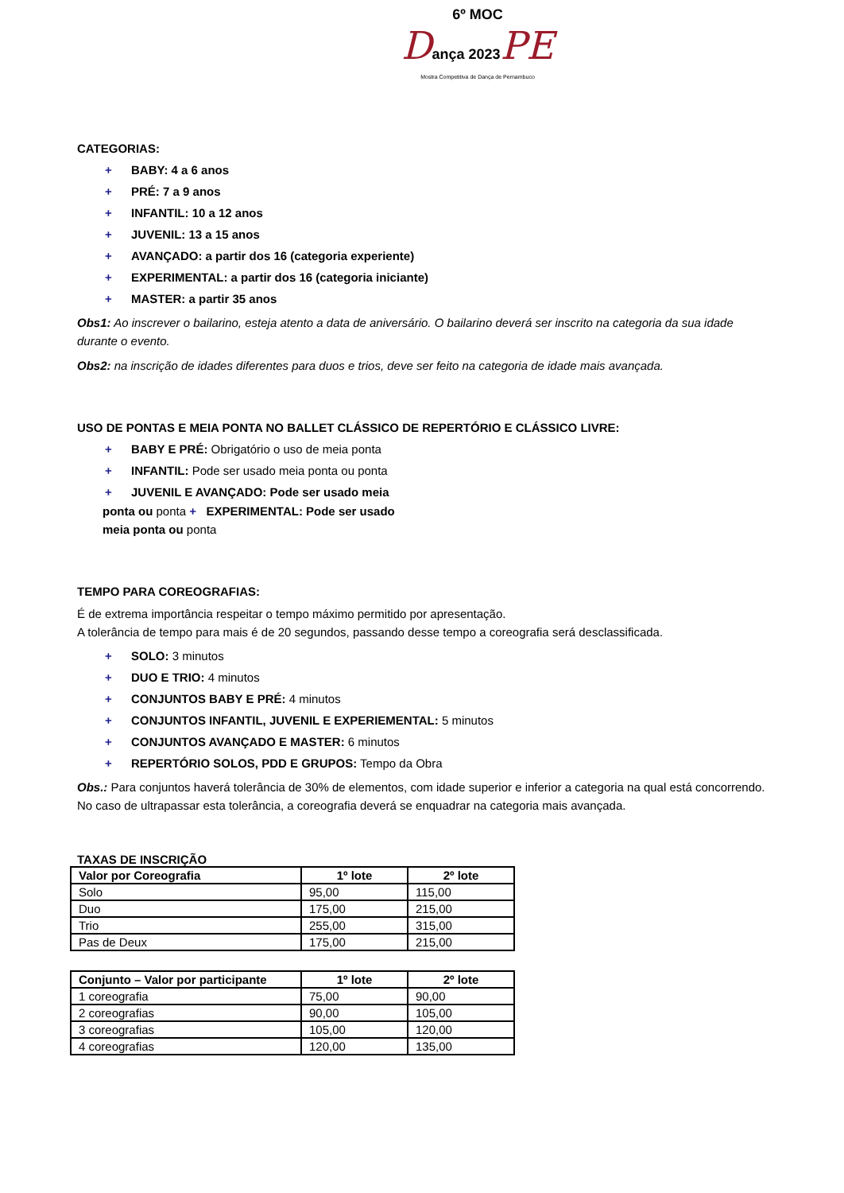6º MOC
Dança 2023 PE
Mostra Competitiva de Dança de Pernambuco
CATEGORIAS:
+ BABY: 4 a 6 anos
+ PRÉ: 7 a 9 anos
+ INFANTIL: 10 a 12 anos
+ JUVENIL: 13 a 15 anos
+ AVANÇADO: a partir dos 16 (categoria experiente)
+ EXPERIMENTAL: a partir dos 16 (categoria iniciante)
+ MASTER: a partir 35 anos
Obs1: Ao inscrever o bailarino, esteja atento a data de aniversário. O bailarino deverá ser inscrito na categoria da sua idade durante o evento.
Obs2: na inscrição de idades diferentes para duos e trios, deve ser feito na categoria de idade mais avançada.
USO DE PONTAS E MEIA PONTA NO BALLET CLÁSSICO DE REPERTÓRIO E CLÁSSICO LIVRE:
+ BABY E PRÉ: Obrigatório o uso de meia ponta
+ INFANTIL: Pode ser usado meia ponta ou ponta
+ JUVENIL E AVANÇADO: Pode ser usado meia
ponta ou ponta + EXPERIMENTAL: Pode ser usado meia ponta ou ponta
TEMPO PARA COREOGRAFIAS:
É de extrema importância respeitar o tempo máximo permitido por apresentação.
A tolerância de tempo para mais é de 20 segundos, passando desse tempo a coreografia será desclassificada.
+ SOLO: 3 minutos
+ DUO E TRIO: 4 minutos
+ CONJUNTOS BABY E PRÉ: 4 minutos
+ CONJUNTOS INFANTIL, JUVENIL E EXPERIEMENTAL: 5 minutos
+ CONJUNTOS AVANÇADO E MASTER: 6 minutos
+ REPERTÓRIO SOLOS, PDD E GRUPOS: Tempo da Obra
Obs.: Para conjuntos haverá tolerância de 30% de elementos, com idade superior e inferior a categoria na qual está concorrendo. No caso de ultrapassar esta tolerância, a coreografia deverá se enquadrar na categoria mais avançada.
TAXAS DE INSCRIÇÃO
| Valor por Coreografia | 1º lote | 2º lote |
| --- | --- | --- |
| Solo | 95,00 | 115,00 |
| Duo | 175,00 | 215,00 |
| Trio | 255,00 | 315,00 |
| Pas de Deux | 175,00 | 215,00 |
| Conjunto – Valor por participante | 1º lote | 2º lote |
| --- | --- | --- |
| 1 coreografia | 75,00 | 90,00 |
| 2 coreografias | 90,00 | 105,00 |
| 3 coreografias | 105,00 | 120,00 |
| 4 coreografias | 120,00 | 135,00 |